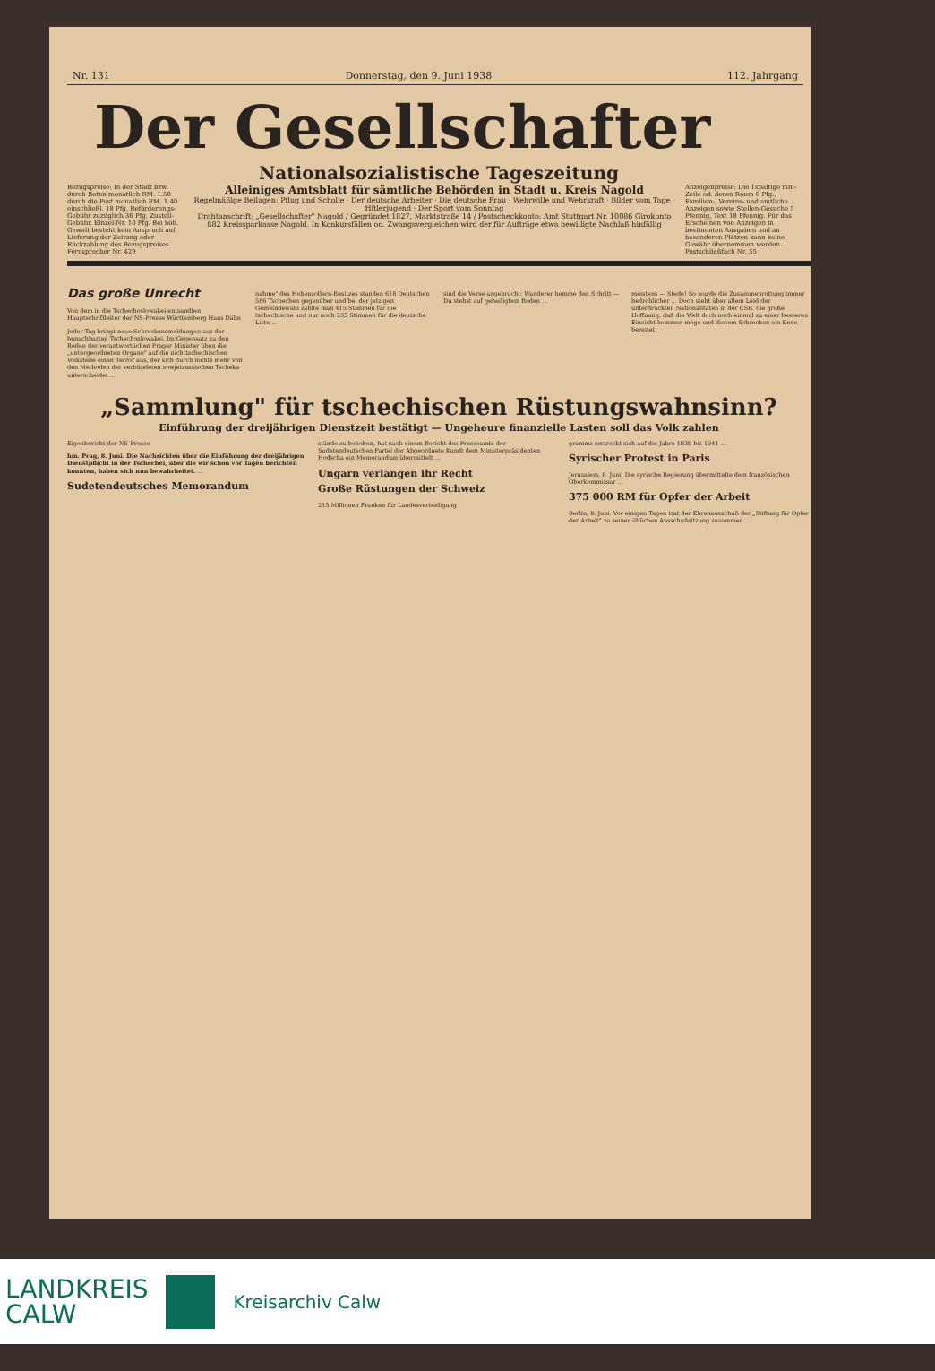Nr. 131 Donnerstag, den 9. Juni 1938 112. Jahrgang
Der Gesellschafter
Nationalsozialistische Tageszeitung
Bezugspreise: In der Stadt bzw. durch Boten monatlich RM. 1.50 durch die Post monatlich RM. 1.40 einschließl. 18 Pfg. Beförderungs-Gebühr zuzüglich 36 Pfg. Zustell-Gebühr. Einzel-Nr. 10 Pfg. Bei höh. Gewalt besteht kein Anspruch auf Lieferung der Zeitung oder Rückzahlung des Bezugspreises. Fernsprecher Nr. 429
Alleiniges Amtsblatt für sämtliche Behörden in Stadt u. Kreis Nagold
Regelmäßige Beilagen: Pflug und Scholle · Der deutsche Arbeiter · Die deutsche Frau · Wehrwille und Wehrkraft · Bilder vom Tage · Hitlerjugend · Der Sport vom Sonntag
Drahtanschrift: „Gesellschafter" Nagold / Gegründet 1827, Marktstraße 14 / Postscheckkonto: Amt Stuttgart Nr. 10086 Girokonto 882 Kreissparkasse Nagold. In Konkursfällen od. Zwangsvergleichen wird der für Aufträge etwa bewilligte Nachlaß hinfällig
Anzeigenpreise: Die 1spaltige mm-Zeile od. deren Raum 6 Pfg., Familien-, Vereins- und amtliche Anzeigen sowie Stellen-Gesuche 5 Pfennig, Text 18 Pfennig. Für das Erscheinen von Anzeigen in bestimmten Ausgaben und an besonderen Plätzen kann keine Gewähr übernommen werden. Postschließfach Nr. 55
Das große Unrecht
Von dem in die Tschechoslowakei entsandten Hauptschriftleiter der NS-Presse Württemberg Hans Dähn
Jeder Tag bringt neue Schreckensmeldungen aus der benachbarten Tschechoslowakei. Im Gegensatz zu den Reden der verantwortlichen Prager Minister üben die „untergeordneten Organe" auf die nichttschechischen Volksteile einen Terror aus, der sich durch nichts mehr von den Methoden der verbündeten sowjetrussischen Tscheka unterscheidet ...
nahme" des Hohenzollern-Besitzes standen 618 Deutschen 586 Tschechen gegenüber und bei der jetzigen Gemeindewahl zählte man 415 Stimmen für die tschechische und nur noch 335 Stimmen für die deutsche Liste ...
sind die Verse angebracht: Wanderer hemme den Schritt — Du stehst auf geheiligtem Boden ...
meistens — Stede! So wurde die Zusammenrottung immer bedrohlicher ... Doch steht über allem Leid der unterdrückten Nationalitäten in der CSR. die große Hoffnung, daß die Welt doch noch einmal zu einer besseren Einsicht kommen möge und diesem Schrecken ein Ende bereitet.
„Sammlung" für tschechischen Rüstungswahnsinn?
Einführung der dreijährigen Dienstzeit bestätigt — Ungeheure finanzielle Lasten soll das Volk zahlen
Eigenbericht der NS-Presse
hm. Prag, 8. Juni. Die Nachrichten über die Einführung der dreijährigen Dienstpflicht in der Tschechei, über die wir schon vor Tagen berichten konnten, haben sich nun bewahrheitet. ...
Sudetendeutsches Memorandum
stände zu beheben, hat nach einem Bericht des Presseamts der Sudetendeutschen Partei der Abgeordnete Kundt dem Ministerpräsidenten Hodscha ein Memorandum übermittelt ...
Ungarn verlangen ihr Recht
Große Rüstungen der Schweiz
215 Millionen Franken für Landesverteidigung
gramms erstreckt sich auf die Jahre 1939 bis 1941 ...
Syrischer Protest in Paris
Jerusalem, 8. Juni. Die syrische Regierung übermittelte dem französischen Oberkommissar ...
375 000 RM für Opfer der Arbeit
Berlin, 8. Juni. Vor einigen Tagen trat der Ehrenausschuß der „Stiftung für Opfer der Arbeit" zu seiner üblichen Ausschußsitzung zusammen ...
LANDKREIS
CALW
Kreisarchiv Calw